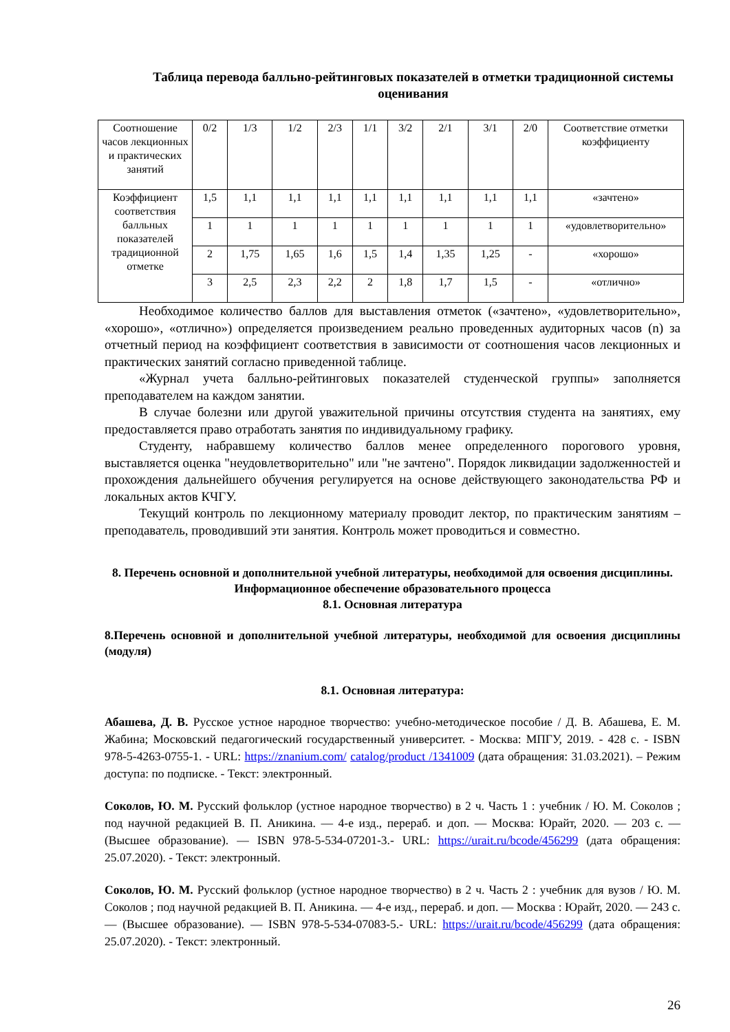Таблица перевода балльно-рейтинговых показателей в отметки традиционной системы оценивания
| Соотношение часов лекционных и практических занятий | 0/2 | 1/3 | 1/2 | 2/3 | 1/1 | 3/2 | 2/1 | 3/1 | 2/0 | Соответствие отметки коэффициенту |
| Коэффициент соответствия балльных показателей традиционной отметке | 1,5 | 1,1 | 1,1 | 1,1 | 1,1 | 1,1 | 1,1 | 1,1 | 1,1 | «зачтено» |
| | 1 | 1 | 1 | 1 | 1 | 1 | 1 | 1 | 1 | «удовлетворительно» |
| | 2 | 1,75 | 1,65 | 1,6 | 1,5 | 1,4 | 1,35 | 1,25 | - | «хорошо» |
| | 3 | 2,5 | 2,3 | 2,2 | 2 | 1,8 | 1,7 | 1,5 | - | «отлично» |
Необходимое количество баллов для выставления отметок («зачтено», «удовлетворительно», «хорошо», «отлично») определяется произведением реально проведенных аудиторных часов (n) за отчетный период на коэффициент соответствия в зависимости от соотношения часов лекционных и практических занятий согласно приведенной таблице.
«Журнал учета балльно-рейтинговых показателей студенческой группы» заполняется преподавателем на каждом занятии.
В случае болезни или другой уважительной причины отсутствия студента на занятиях, ему предоставляется право отработать занятия по индивидуальному графику.
Студенту, набравшему количество баллов менее определенного порогового уровня, выставляется оценка "неудовлетворительно" или "не зачтено". Порядок ликвидации задолженностей и прохождения дальнейшего обучения регулируется на основе действующего законодательства РФ и локальных актов КЧГУ.
Текущий контроль по лекционному материалу проводит лектор, по практическим занятиям – преподаватель, проводивший эти занятия. Контроль может проводиться и совместно.
8. Перечень основной и дополнительной учебной литературы, необходимой для освоения дисциплины. Информационное обеспечение образовательного процесса
8.1. Основная литература
8.Перечень основной и дополнительной учебной литературы, необходимой для освоения дисциплины (модуля)
8.1. Основная литература:
Абашева, Д. В. Русское устное народное творчество: учебно-методическое пособие / Д. В. Абашева, Е. М. Жабина; Московский педагогический государственный университет. - Москва: МПГУ, 2019. - 428 с. - ISBN 978-5-4263-0755-1. - URL: https://znanium.com/ catalog/product /1341009 (дата обращения: 31.03.2021). – Режим доступа: по подписке. - Текст: электронный.
Соколов, Ю. М. Русский фольклор (устное народное творчество) в 2 ч. Часть 1 : учебник / Ю. М. Соколов ; под научной редакцией В. П. Аникина. — 4-е изд., перераб. и доп. — Москва: Юрайт, 2020. — 203 с. — (Высшее образование). — ISBN 978-5-534-07201-3.- URL: https://urait.ru/bcode/456299 (дата обращения: 25.07.2020). - Текст: электронный.
Соколов, Ю. М. Русский фольклор (устное народное творчество) в 2 ч. Часть 2 : учебник для вузов / Ю. М. Соколов ; под научной редакцией В. П. Аникина. — 4-е изд., перераб. и доп. — Москва : Юрайт, 2020. — 243 с. — (Высшее образование). — ISBN 978-5-534-07083-5.- URL: https://urait.ru/bcode/456299 (дата обращения: 25.07.2020). - Текст: электронный.
26